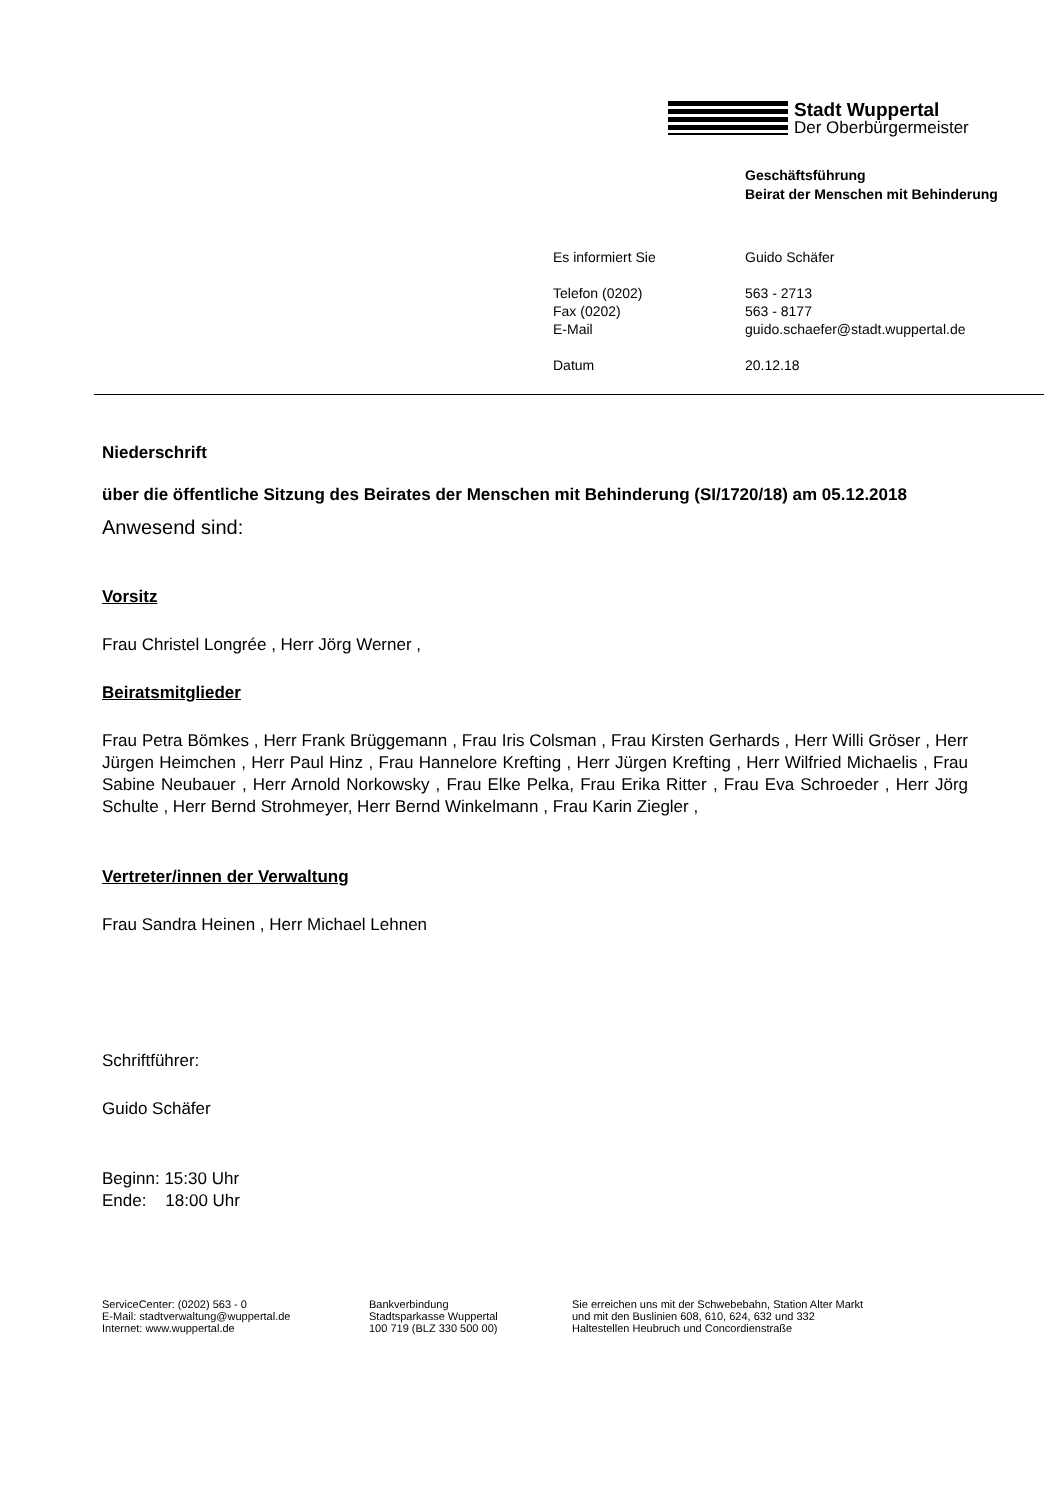Stadt Wuppertal
Der Oberbürgermeister
Geschäftsführung
Beirat der Menschen mit Behinderung
| Es informiert Sie | Guido Schäfer |
| Telefon (0202) Fax (0202) E-Mail | 563 - 2713 563 - 8177 guido.schaefer@stadt.wuppertal.de |
| Datum | 20.12.18 |
Niederschrift
über die öffentliche Sitzung des Beirates der Menschen mit Behinderung (SI/1720/18) am 05.12.2018
Anwesend sind:
Vorsitz
Frau Christel Longrée , Herr Jörg Werner ,
Beiratsmitglieder
Frau Petra Bömkes , Herr Frank Brüggemann , Frau Iris Colsman , Frau Kirsten Gerhards , Herr Willi Gröser , Herr Jürgen Heimchen , Herr Paul Hinz , Frau Hannelore Krefting , Herr Jürgen Krefting , Herr Wilfried Michaelis , Frau Sabine Neubauer , Herr Arnold Norkowsky , Frau Elke Pelka, Frau Erika Ritter , Frau Eva Schroeder , Herr Jörg Schulte , Herr Bernd Strohmeyer, Herr Bernd Winkelmann , Frau Karin Ziegler ,
Vertreter/innen der Verwaltung
Frau Sandra Heinen , Herr Michael Lehnen
Schriftführer:
Guido Schäfer
Beginn: 15:30 Uhr
Ende: 18:00 Uhr
ServiceCenter: (0202) 563 - 0
E-Mail: stadtverwaltung@wuppertal.de
Internet: www.wuppertal.de
Bankverbindung
Stadtsparkasse Wuppertal
100 719 (BLZ 330 500 00)
Sie erreichen uns mit der Schwebebahn, Station Alter Markt
und mit den Buslinien 608, 610, 624, 632 und 332
Haltestellen Heubruch und Concordienstraße